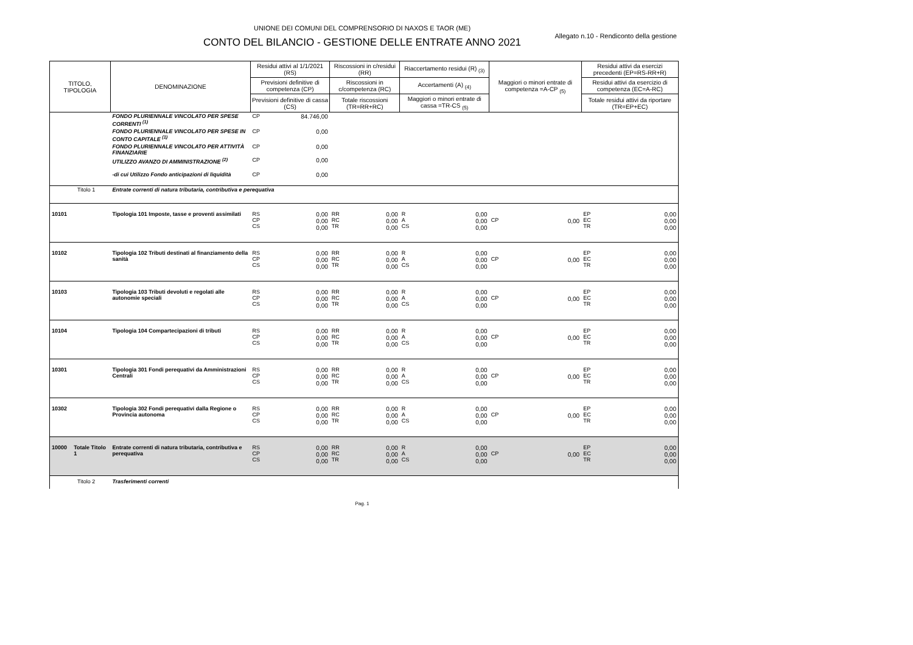UNIONE DEI COMUNI DEL COMPRENSORIO DI NAXOS E TAOR (ME)
Allegato n.10 - Rendiconto della gestione
CONTO DEL BILANCIO - GESTIONE DELLE ENTRATE ANNO 2021
| TITOLO, TIPOLOGIA | | DENOMINAZIONE | Residui attivi al 1/1/2021 (RS) | | Riscossioni in c/residui (RR) | | Riaccertamento residui (R) <sub>(3)</sub> | | Maggiori o minori entrate di competenza =A-CP <sub>(5)</sub> | | Residui attivi da esercizi precedenti (EP=RS-RR+R) | |
| --- | --- | --- | --- | --- | --- | --- | --- | --- | --- | --- | --- | --- |
| | | | Previsioni definitive di competenza (CP) | | Riscossioni in c/competenza (RC) | | Accertamenti (A) <sub>(4)</sub> | | | | Residui attivi da esercizio di competenza (EC=A-RC) | |
| | | | Previsioni definitive di cassa (CS) | | Totale riscossioni (TR=RR+RC) | | Maggiori o minori entrate di cassa =TR-CS <sub>(5)</sub> | | | | Totale residui attivi da riportare (TR=EP+EC) | |
| | | FONDO PLURIENNALE VINCOLATO PER SPESE CORRENTI <sup>(1)</sup> | CP | 84.746,00 | | | | | | | | |
| | | FONDO PLURIENNALE VINCOLATO PER SPESE IN CONTO CAPITALE <sup>(1)</sup> | CP | 0,00 | | | | | | | | |
| | | FONDO PLURIENNALE VINCOLATO PER ATTIVITÀ FINANZIARIE | CP | 0,00 | | | | | | | | |
| | | UTILIZZO AVANZO DI AMMINISTRAZIONE <sup>(2)</sup> | CP | 0,00 | | | | | | | | |
| | | -di cui Utilizzo Fondo anticipazioni di liquidità | CP | 0,00 | | | | | | | | |
| Titolo 1 | | Entrate correnti di natura tributaria, contributiva e perequativa | | | | | | | | | | |
| 10101 | | Tipologia 101 Imposte, tasse e proventi assimilati | RS CP CS | 0,00 0,00 0,00 | RR RC TR | 0,00 0,00 0,00 | R A CS | 0,00 0,00 0,00 | CP | 0,00 | EP EC TR | 0,00 0,00 0,00 |
| 10102 | | Tipologia 102 Tributi destinati al finanziamento della sanità | RS CP CS | 0,00 0,00 0,00 | RR RC TR | 0,00 0,00 0,00 | R A CS | 0,00 0,00 0,00 | CP | 0,00 | EP EC TR | 0,00 0,00 0,00 |
| 10103 | | Tipologia 103 Tributi devoluti e regolati alle autonomie speciali | RS CP CS | 0,00 0,00 0,00 | RR RC TR | 0,00 0,00 0,00 | R A CS | 0,00 0,00 0,00 | CP | 0,00 | EP EC TR | 0,00 0,00 0,00 |
| 10104 | | Tipologia 104 Compartecipazioni di tributi | RS CP CS | 0,00 0,00 0,00 | RR RC TR | 0,00 0,00 0,00 | R A CS | 0,00 0,00 0,00 | CP | 0,00 | EP EC TR | 0,00 0,00 0,00 |
| 10301 | | Tipologia 301 Fondi perequativi da Amministrazioni Centrali | RS CP CS | 0,00 0,00 0,00 | RR RC TR | 0,00 0,00 0,00 | R A CS | 0,00 0,00 0,00 | CP | 0,00 | EP EC TR | 0,00 0,00 0,00 |
| 10302 | | Tipologia 302 Fondi perequativi dalla Regione o Provincia autonoma | RS CP CS | 0,00 0,00 0,00 | RR RC TR | 0,00 0,00 0,00 | R A CS | 0,00 0,00 0,00 | CP | 0,00 | EP EC TR | 0,00 0,00 0,00 |
| 10000 | Totale Titolo 1 | Entrate correnti di natura tributaria, contributiva e perequativa | RS CP CS | 0,00 0,00 0,00 | RR RC TR | 0,00 0,00 0,00 | R A CS | 0,00 0,00 0,00 | CP | 0,00 | EP EC TR | 0,00 0,00 0,00 |
| Titolo 2 | | Trasferimenti correnti | | | | | | | | | | |
Pag. 1